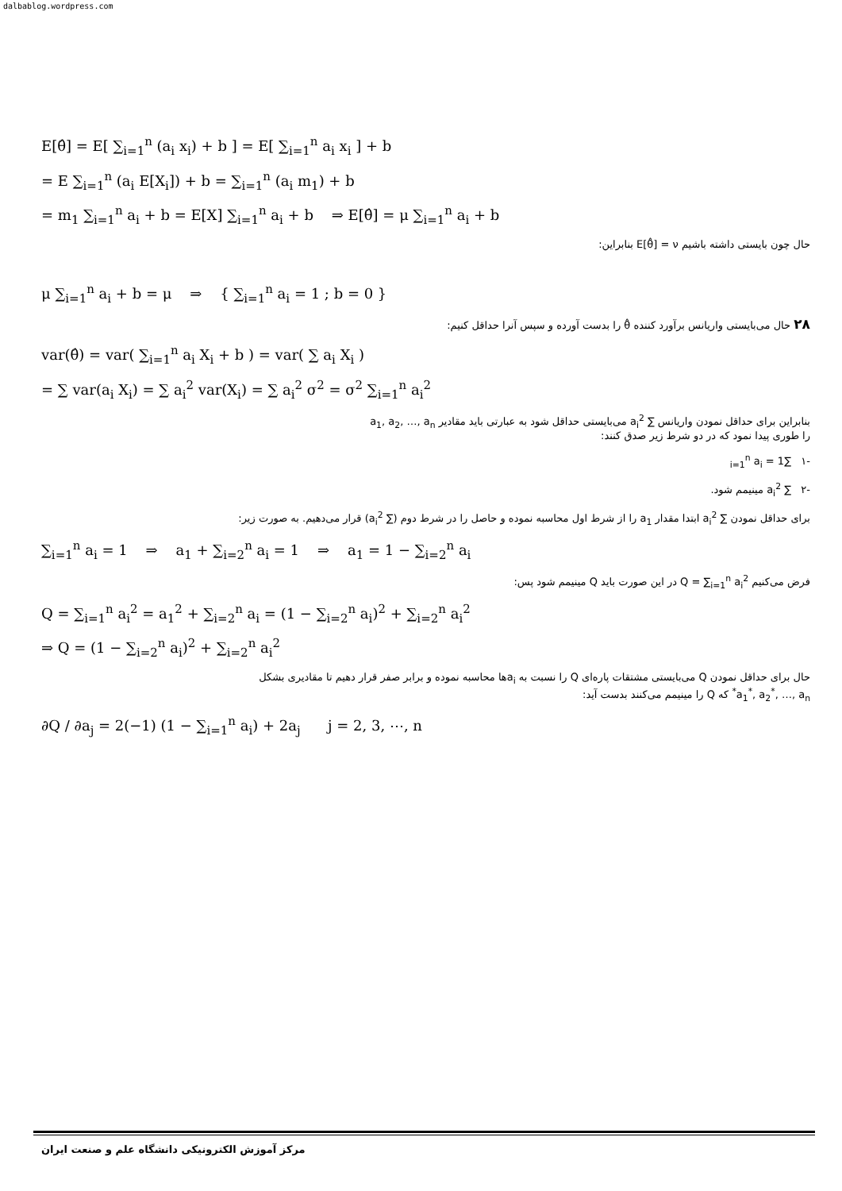dalbablog.wordpress.com
E[θ̂] = E[ ∑<sub>i=1</sub><sup>n</sup> (a<sub>i</sub> x<sub>i</sub>) + b ] = E[ ∑<sub>i=1</sub><sup>n</sup> a<sub>i</sub> x<sub>i</sub> ] + b
= E ∑<sub>i=1</sub><sup>n</sup> (a<sub>i</sub> E[X<sub>i</sub>]) + b = ∑<sub>i=1</sub><sup>n</sup> (a<sub>i</sub> m<sub>1</sub>) + b
= m<sub>1</sub> ∑<sub>i=1</sub><sup>n</sup> a<sub>i</sub> + b = E[X] ∑<sub>i=1</sub><sup>n</sup> a<sub>i</sub> + b ⇒ E[θ̂] = μ ∑<sub>i=1</sub><sup>n</sup> a<sub>i</sub> + b
حال چون بایستی داشته باشیم E[θ̂] = ν بنابراین:
μ ∑<sub>i=1</sub><sup>n</sup> a<sub>i</sub> + b = μ ⇒ { ∑<sub>i=1</sub><sup>n</sup> a<sub>i</sub> = 1 ; b = 0 }
۲۸ حال می‌بایستی واریانس برآورد کننده θ̂ را بدست آورده و سپس آنرا حداقل کنیم:
var(θ̂) = var( ∑<sub>i=1</sub><sup>n</sup> a<sub>i</sub> X<sub>i</sub> + b ) = var( ∑ a<sub>i</sub> X<sub>i</sub> )
= ∑ var(a<sub>i</sub> X<sub>i</sub>) = ∑ a<sub>i</sub><sup>2</sup> var(X<sub>i</sub>) = ∑ a<sub>i</sub><sup>2</sup> σ<sup>2</sup> = σ<sup>2</sup> ∑<sub>i=1</sub><sup>n</sup> a<sub>i</sub><sup>2</sup>
بنابراین برای حداقل نمودن واریانس ∑ a<sub>i</sub><sup>2</sup> می‌بایستی حداقل شود به عبارتی باید مقادیر a<sub>1</sub>, a<sub>2</sub>, …, a<sub>n</sub>
را طوری پیدا نمود که در دو شرط زیر صدق کنند:
-۱ ∑<sub>i=1</sub><sup>n</sup> a<sub>i</sub> = 1
-۲ ∑ a<sub>i</sub><sup>2</sup> مینیمم شود.
برای حداقل نمودن ∑ a<sub>i</sub><sup>2</sup> ابتدا مقدار a<sub>1</sub> را از شرط اول محاسبه نموده و حاصل را در شرط دوم (∑ a<sub>i</sub><sup>2</sup>) قرار می‌دهیم. به صورت زیر:
∑<sub>i=1</sub><sup>n</sup> a<sub>i</sub> = 1 ⇒ a<sub>1</sub> + ∑<sub>i=2</sub><sup>n</sup> a<sub>i</sub> = 1 ⇒ a<sub>1</sub> = 1 − ∑<sub>i=2</sub><sup>n</sup> a<sub>i</sub>
فرض می‌کنیم Q = ∑<sub>i=1</sub><sup>n</sup> a<sub>i</sub><sup>2</sup> در این صورت باید Q مینیمم شود پس:
Q = ∑<sub>i=1</sub><sup>n</sup> a<sub>i</sub><sup>2</sup> = a<sub>1</sub><sup>2</sup> + ∑<sub>i=2</sub><sup>n</sup> a<sub>i</sub> = (1 − ∑<sub>i=2</sub><sup>n</sup> a<sub>i</sub>)<sup>2</sup> + ∑<sub>i=2</sub><sup>n</sup> a<sub>i</sub><sup>2</sup>
⇒ Q = (1 − ∑<sub>i=2</sub><sup>n</sup> a<sub>i</sub>)<sup>2</sup> + ∑<sub>i=2</sub><sup>n</sup> a<sub>i</sub><sup>2</sup>
حال برای حداقل نمودن Q می‌بایستی مشتقات پاره‌ای Q را نسبت به a<sub>i</sub>ها محاسبه نموده و برابر صفر قرار دهیم تا مقادیری بشکل
a<sub>1</sub><sup>*</sup>, a<sub>2</sub><sup>*</sup>, …, a<sub>n</sub><sup>*</sup> که Q را مینیمم می‌کنند بدست آید:
∂Q / ∂a<sub>j</sub> = 2(−1) (1 − ∑<sub>i=1</sub><sup>n</sup> a<sub>i</sub>) + 2a<sub>j</sub> j = 2, 3, ⋯, n
مرکز آموزش الکترونیکی دانشگاه علم و صنعت ایران